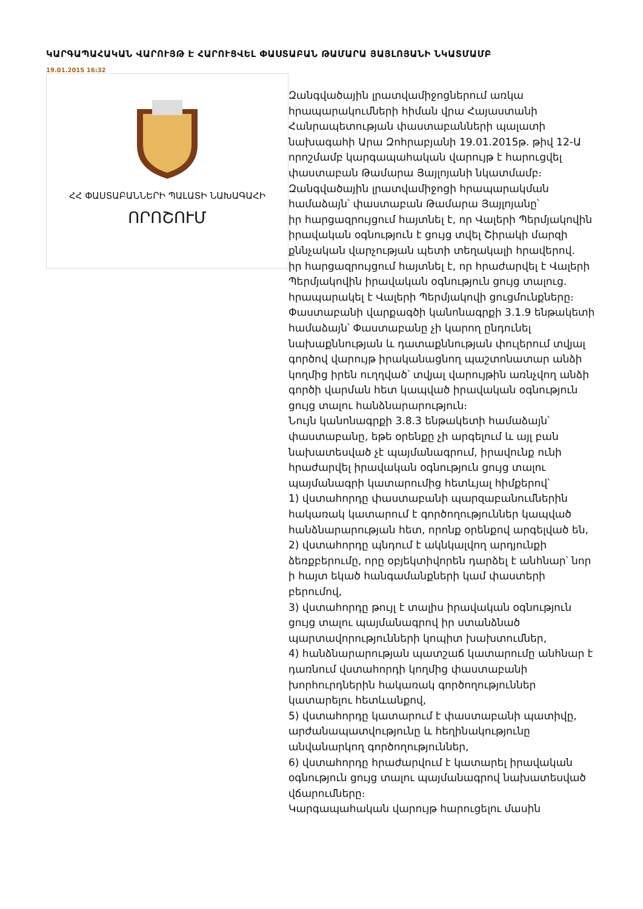ԿԱՐԳԱՊԱՀԱԿԱՆ ՎԱՐՈՒՅԹ Է ՀԱՐՈՒՑՎԵԼ ՓԱՍՏԱԲԱՆ ԹԱՄԱՐԱ ՅԱՅԼՈՅԱՆԻ ՆԿԱՏՄԱՄԲ
19.01.2015 16:32
ՀՀ ՓԱՍՏԱԲԱՆՆԵՐԻ ՊԱԼԱՏԻ ՆԱԽԱԳԱՀԻ
ՈՐՈՇՈՒՄ
Զանգվածային լրատվամիջոցներում առկա հրապարակումների հիման վրա Հայաստանի Հանրապետության փաստաբանների պալատի նախագահի Արա Զոհրաբյանի 19.01.2015թ. թիվ 12-Ա որոշմամբ կարգապահական վարույթ է հարուցվել փաստաբան Թամարա Յայլոյանի նկատմամբ։
Զանգվածային լրատվամիջոցի հրապարակման համաձայն՝ փաստաբան Թամարա Յայլոյանը՝
իր հարցազրույցում հայտնել է, որ Վալերի Պերմյակովին իրավական օգնություն է ցույց տվել Շիրակի մարզի քննչական վարչության պետի տեղակալի հրավերով.
իր հարցազրույցում հայտնել է, որ հրաժարվել է Վալերի Պերմյակովին իրավական օգնություն ցույց տալուց.
հրապարակել է Վալերի Պերմյակովի ցուցմունքները։
Փաստաբանի վարքագծի կանոնագրքի 3.1.9 ենթակետի համաձայն՝ Փաստաբանը չի կարող ընդունել նախաքննության և դատաքննության փուլերում տվյալ գործով վարույթ իրականացնող պաշտոնատար անձի կողմից իրեն ուղղված՝ տվյալ վարույթին առնչվող անձի գործի վարման հետ կապված իրավական օգնություն ցույց տալու հանձնարարություն։
Նույն կանոնագրքի 3.8.3 ենթակետի համաձայն՝ փաստաբանը, եթե օրենքը չի արգելում և այլ բան նախատեսված չէ պայմանագրում, իրավունք ունի հրաժարվել իրավական օգնություն ցույց տալու պայմանագրի կատարումից հետևյալ հիմքերով՝
1) վստահորդը փաստաբանի պարզաբանումներին հակառակ կատարում է գործողություններ կապված հանձնարարության հետ, որոնք օրենքով արգելված են,
2) վստահորդը պնդում է ակնկալվող արդյունքի ձեռքբերումը, որը օբյեկտիվորեն դարձել է անհնար՝ նոր ի հայտ եկած հանգամանքների կամ փաստերի բերումով,
3) վստահորդը թույլ է տալիս իրավական օգնություն ցույց տալու պայմանագրով իր ստանձնած պարտավորությունների կոպիտ խախտումներ,
4) հանձնարարության պատշաճ կատարումը անհնար է դառնում վստահորդի կողմից փաստաբանի խորհուրդներին հակառակ գործողություններ կատարելու հետևանքով,
5) վստահորդը կատարում է փաստաբանի պատիվը, արժանապատվությունը և հեղինակությունը անվանարկող գործողություններ,
6) վստահորդը հրաժարվում է կատարել իրավական օգնություն ցույց տալու պայմանագրով նախատեսված վճարումները։
Կարգապահական վարույթ հարուցելու մասին